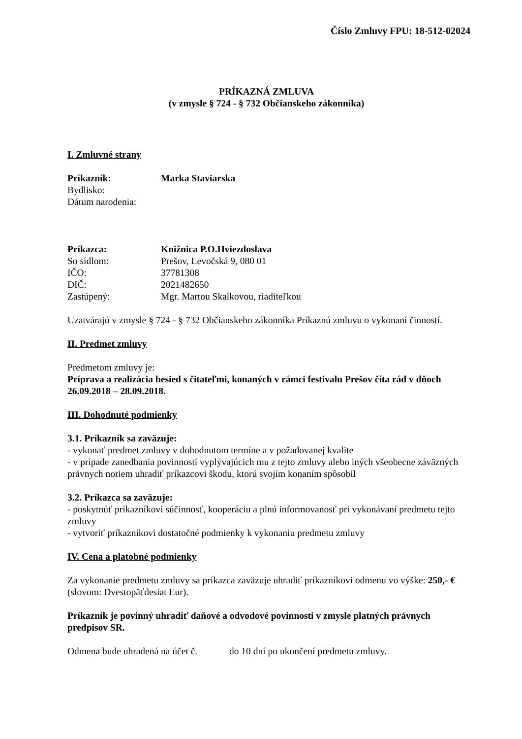Číslo Zmluvy FPU: 18-512-02024
PRÍKAZNÁ ZMLUVA
(v zmysle § 724 - § 732 Občianskeho zákonníka)
I. Zmluvné strany
| Príkazník: | Marka Staviarska |
| Bydlisko: | |
| Dátum narodenia: | |
| Príkazca: | Knižnica P.O.Hviezdoslava |
| So sídlom: | Prešov, Levočská 9, 080 01 |
| IČO: | 37781308 |
| DIČ: | 2021482650 |
| Zastúpený: | Mgr. Martou Skalkovou, riaditeľkou |
Uzatvárajú v zmysle § 724 - § 732 Občianskeho zákonníka Príkaznú zmluvu o vykonaní činností.
II. Predmet zmluvy
Predmetom zmluvy je:
Príprava a realizácia besied s čitateľmi, konaných v rámci festivalu Prešov číta rád v dňoch 26.09.2018 – 28.09.2018.
III. Dohodnuté podmienky
3.1. Príkazník sa zaväzuje:
- vykonať predmet zmluvy v dohodnutom termíne a v požadovanej kvalite
- v prípade zanedbania povinností vyplývajúcich mu z tejto zmluvy alebo iných všeobecne záväzných právnych noriem uhradiť príkazcovi škodu, ktorú svojím konaním spôsobil
3.2. Príkazca sa zaväzuje:
- poskytnúť príkazníkovi súčinnosť, kooperáciu a plnú informovanosť pri vykonávaní predmetu tejto zmluvy
- vytvoriť príkazníkovi dostatočné podmienky k vykonaniu predmetu zmluvy
IV. Cena a platobné podmienky
Za vykonanie predmetu zmluvy sa príkazca zaväzuje uhradiť príkazníkovi odmenu vo výške: 250,- € (slovom: Dvestopäťdesiat Eur).
Príkazník je povinný uhradiť daňové a odvodové povinnosti v zmysle platných právnych predpisov SR.
Odmena bude uhradená na účet č. do 10 dní po ukončení predmetu zmluvy.